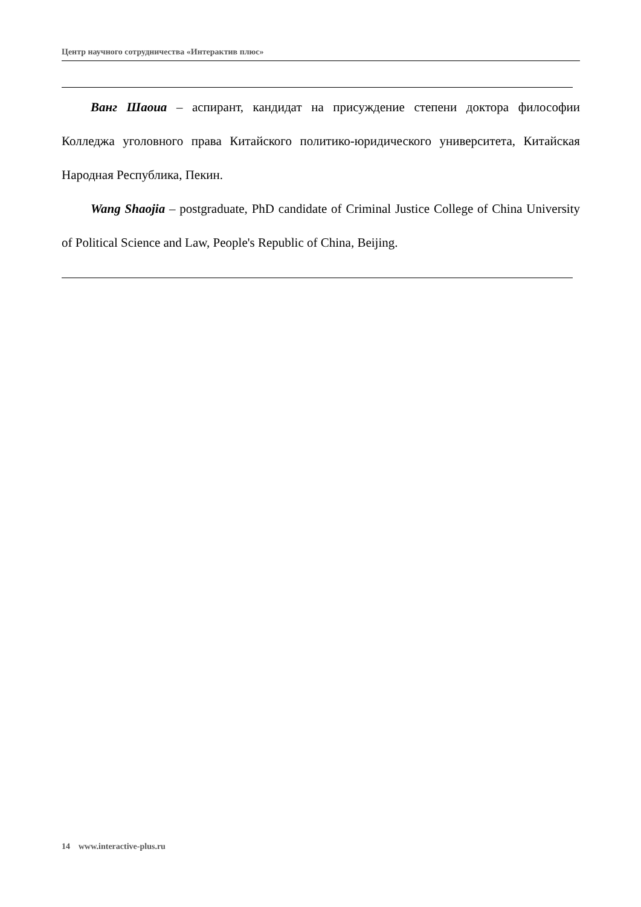Центр научного сотрудничества «Интерактив плюс»
Ванг Шаоиа – аспирант, кандидат на присуждение степени доктора философии Колледжа уголовного права Китайского политико-юридического университета, Китайская Народная Республика, Пекин.
Wang Shaojia – postgraduate, PhD candidate of Criminal Justice College of China University of Political Science and Law, People's Republic of China, Beijing.
14 www.interactive-plus.ru